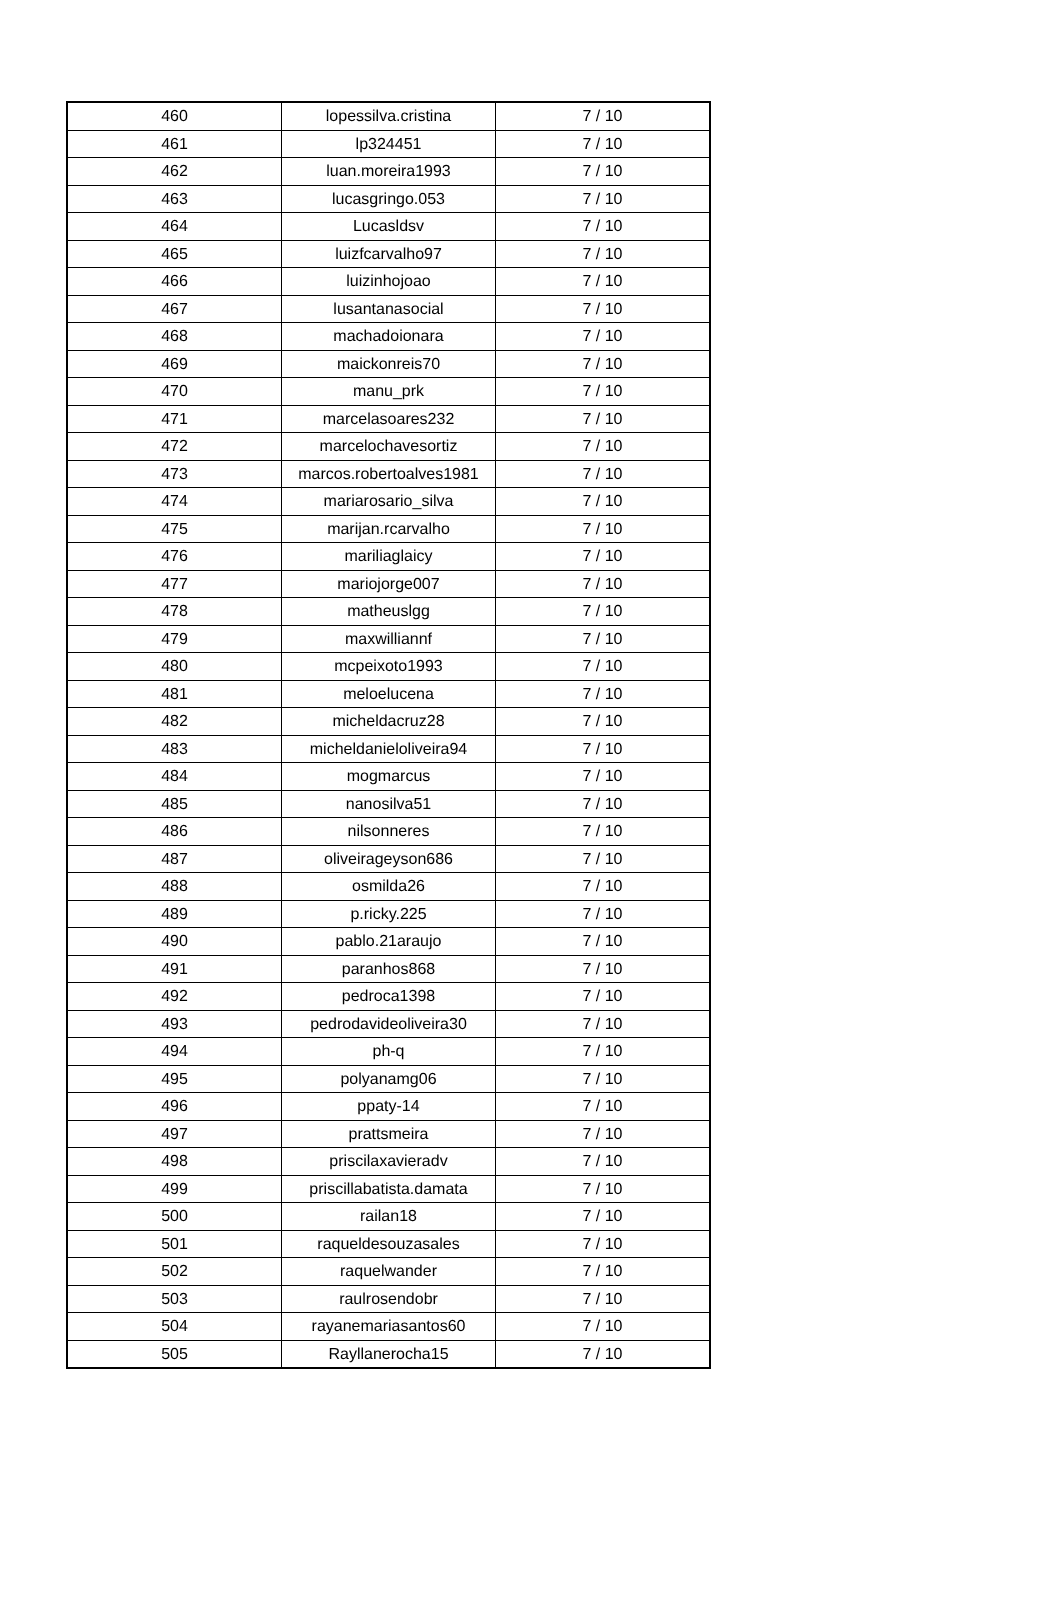| 460 | lopessilva.cristina | 7 / 10 |
| 461 | lp324451 | 7 / 10 |
| 462 | luan.moreira1993 | 7 / 10 |
| 463 | lucasgringo.053 | 7 / 10 |
| 464 | Lucasldsv | 7 / 10 |
| 465 | luizfcarvalho97 | 7 / 10 |
| 466 | luizinhojoao | 7 / 10 |
| 467 | lusantanasocial | 7 / 10 |
| 468 | machadoionara | 7 / 10 |
| 469 | maickonreis70 | 7 / 10 |
| 470 | manu_prk | 7 / 10 |
| 471 | marcelasoares232 | 7 / 10 |
| 472 | marcelochavesortiz | 7 / 10 |
| 473 | marcos.robertoalves1981 | 7 / 10 |
| 474 | mariarosario_silva | 7 / 10 |
| 475 | marijan.rcarvalho | 7 / 10 |
| 476 | mariliaglaicy | 7 / 10 |
| 477 | mariojorge007 | 7 / 10 |
| 478 | matheuslgg | 7 / 10 |
| 479 | maxwilliannf | 7 / 10 |
| 480 | mcpeixoto1993 | 7 / 10 |
| 481 | meloelucena | 7 / 10 |
| 482 | micheldacruz28 | 7 / 10 |
| 483 | micheldanieloliveira94 | 7 / 10 |
| 484 | mogmarcus | 7 / 10 |
| 485 | nanosilva51 | 7 / 10 |
| 486 | nilsonneres | 7 / 10 |
| 487 | oliveirageyson686 | 7 / 10 |
| 488 | osmilda26 | 7 / 10 |
| 489 | p.ricky.225 | 7 / 10 |
| 490 | pablo.21araujo | 7 / 10 |
| 491 | paranhos868 | 7 / 10 |
| 492 | pedroca1398 | 7 / 10 |
| 493 | pedrodavideoliveira30 | 7 / 10 |
| 494 | ph-q | 7 / 10 |
| 495 | polyanamg06 | 7 / 10 |
| 496 | ppaty-14 | 7 / 10 |
| 497 | prattsmeira | 7 / 10 |
| 498 | priscilaxavieradv | 7 / 10 |
| 499 | priscillabatista.damata | 7 / 10 |
| 500 | railan18 | 7 / 10 |
| 501 | raqueldesouzasales | 7 / 10 |
| 502 | raquelwander | 7 / 10 |
| 503 | raulrosendobr | 7 / 10 |
| 504 | rayanemariasantos60 | 7 / 10 |
| 505 | Rayllanerocha15 | 7 / 10 |